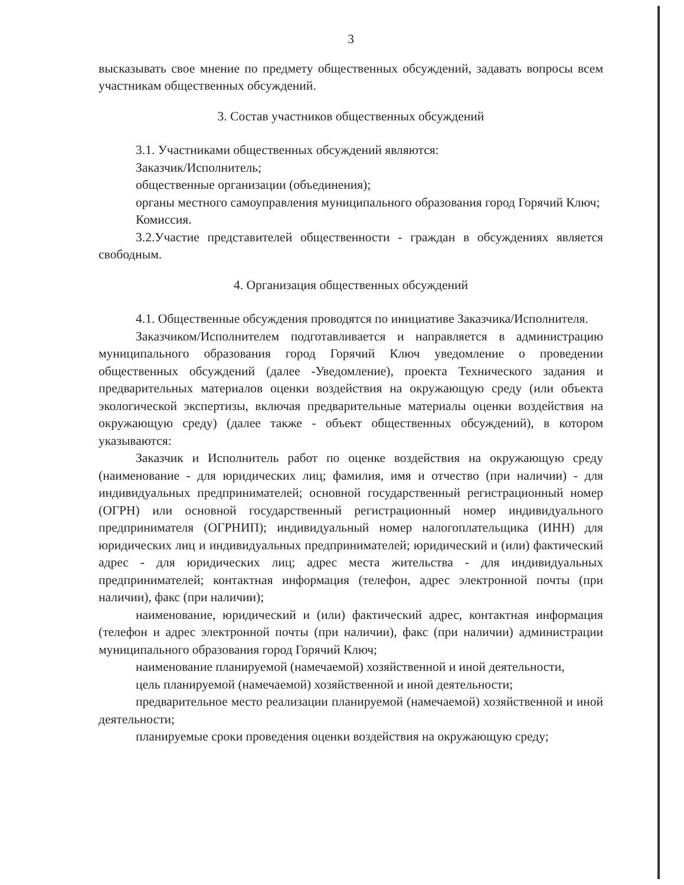3
высказывать свое мнение по предмету общественных обсуждений, задавать вопросы всем участникам общественных обсуждений.
3. Состав участников общественных обсуждений
3.1. Участниками общественных обсуждений являются:
Заказчик/Исполнитель;
общественные организации (объединения);
органы местного самоуправления муниципального образования город Горячий Ключ;
Комиссия.
3.2.Участие представителей общественности - граждан в обсуждениях является свободным.
4. Организация общественных обсуждений
4.1. Общественные обсуждения проводятся по инициативе Заказчика/Исполнителя.
Заказчиком/Исполнителем подготавливается и направляется в администрацию муниципального образования город Горячий Ключ уведомление о проведении общественных обсуждений (далее -Уведомление), проекта Технического задания и предварительных материалов оценки воздействия на окружающую среду (или объекта экологической экспертизы, включая предварительные материалы оценки воздействия на окружающую среду) (далее также - объект общественных обсуждений), в котором указываются:
Заказчик и Исполнитель работ по оценке воздействия на окружающую среду (наименование - для юридических лиц; фамилия, имя и отчество (при наличии) - для индивидуальных предпринимателей; основной государственный регистрационный номер (ОГРН) или основной государственный регистрационный номер индивидуального предпринимателя (ОГРНИП); индивидуальный номер налогоплательщика (ИНН) для юридических лиц и индивидуальных предпринимателей; юридический и (или) фактический адрес - для юридических лиц; адрес места жительства - для индивидуальных предпринимателей; контактная информация (телефон, адрес электронной почты (при наличии), факс (при наличии);
наименование, юридический и (или) фактический адрес, контактная информация (телефон и адрес электронной почты (при наличии), факс (при наличии) администрации муниципального образования город Горячий Ключ;
наименование планируемой (намечаемой) хозяйственной и иной деятельности,
цель планируемой (намечаемой) хозяйственной и иной деятельности;
предварительное место реализации планируемой (намечаемой) хозяйственной и иной деятельности;
планируемые сроки проведения оценки воздействия на окружающую среду;